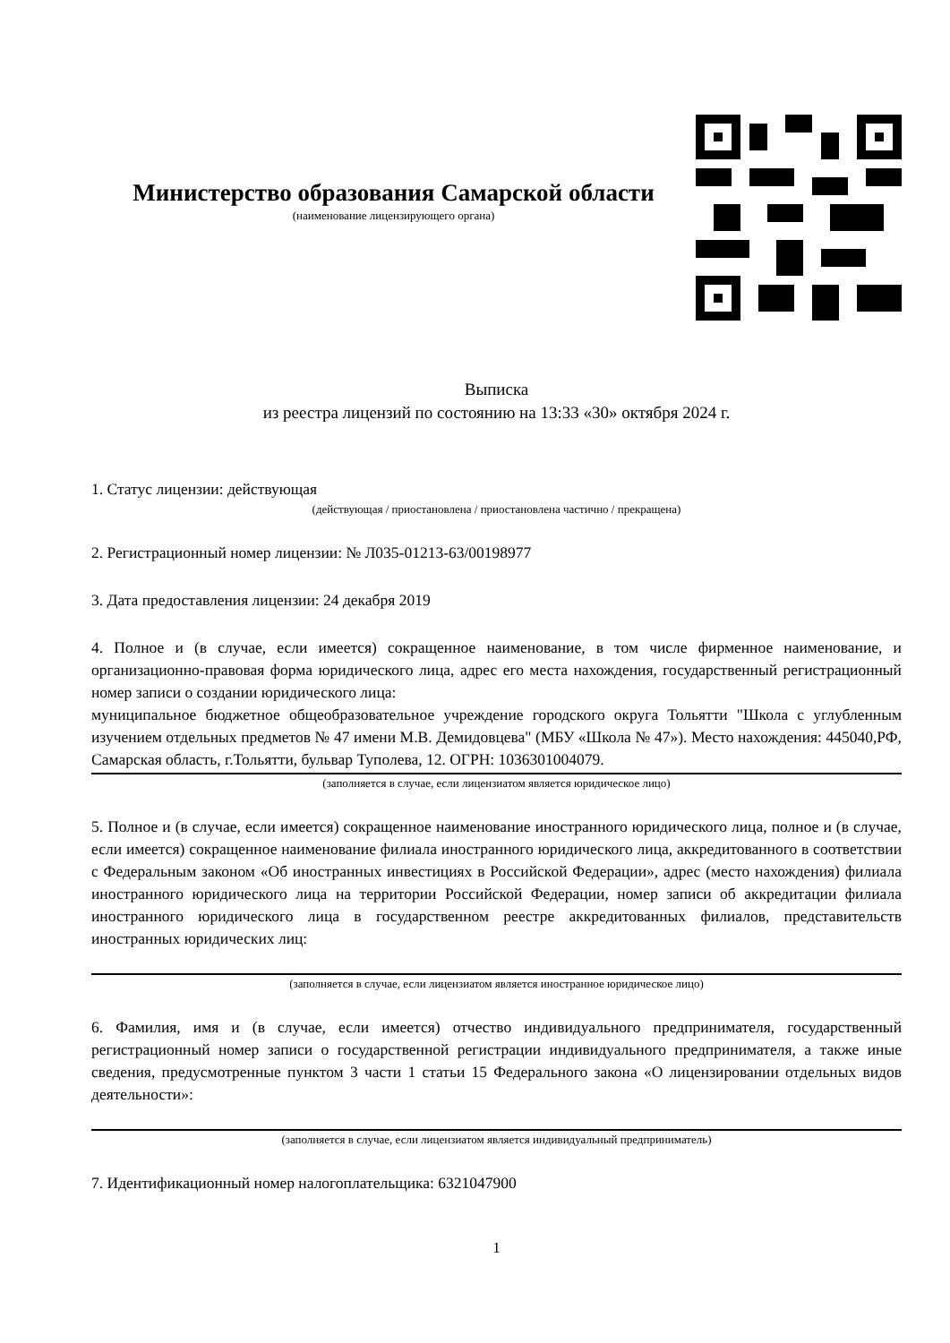Министерство образования Самарской области
(наименование лицензирующего органа)
Выписка
из реестра лицензий по состоянию на 13:33 «30» октября 2024 г.
1. Статус лицензии: действующая
(действующая / приостановлена / приостановлена частично / прекращена)
2. Регистрационный номер лицензии: № Л035-01213-63/00198977
3. Дата предоставления лицензии: 24 декабря 2019
4. Полное и (в случае, если имеется) сокращенное наименование, в том числе фирменное наименование, и организационно-правовая форма юридического лица, адрес его места нахождения, государственный регистрационный номер записи о создании юридического лица:
муниципальное бюджетное общеобразовательное учреждение городского округа Тольятти "Школа с углубленным изучением отдельных предметов № 47 имени М.В. Демидовцева" (МБУ «Школа № 47»). Место нахождения: 445040,РФ, Самарская область, г.Тольятти, бульвар Туполева, 12. ОГРН: 1036301004079.
(заполняется в случае, если лицензиатом является юридическое лицо)
5. Полное и (в случае, если имеется) сокращенное наименование иностранного юридического лица, полное и (в случае, если имеется) сокращенное наименование филиала иностранного юридического лица, аккредитованного в соответствии с Федеральным законом «Об иностранных инвестициях в Российской Федерации», адрес (место нахождения) филиала иностранного юридического лица на территории Российской Федерации, номер записи об аккредитации филиала иностранного юридического лица в государственном реестре аккредитованных филиалов, представительств иностранных юридических лиц:
(заполняется в случае, если лицензиатом является иностранное юридическое лицо)
6. Фамилия, имя и (в случае, если имеется) отчество индивидуального предпринимателя, государственный регистрационный номер записи о государственной регистрации индивидуального предпринимателя, а также иные сведения, предусмотренные пунктом 3 части 1 статьи 15 Федерального закона «О лицензировании отдельных видов деятельности»:
(заполняется в случае, если лицензиатом является индивидуальный предприниматель)
7. Идентификационный номер налогоплательщика: 6321047900
1